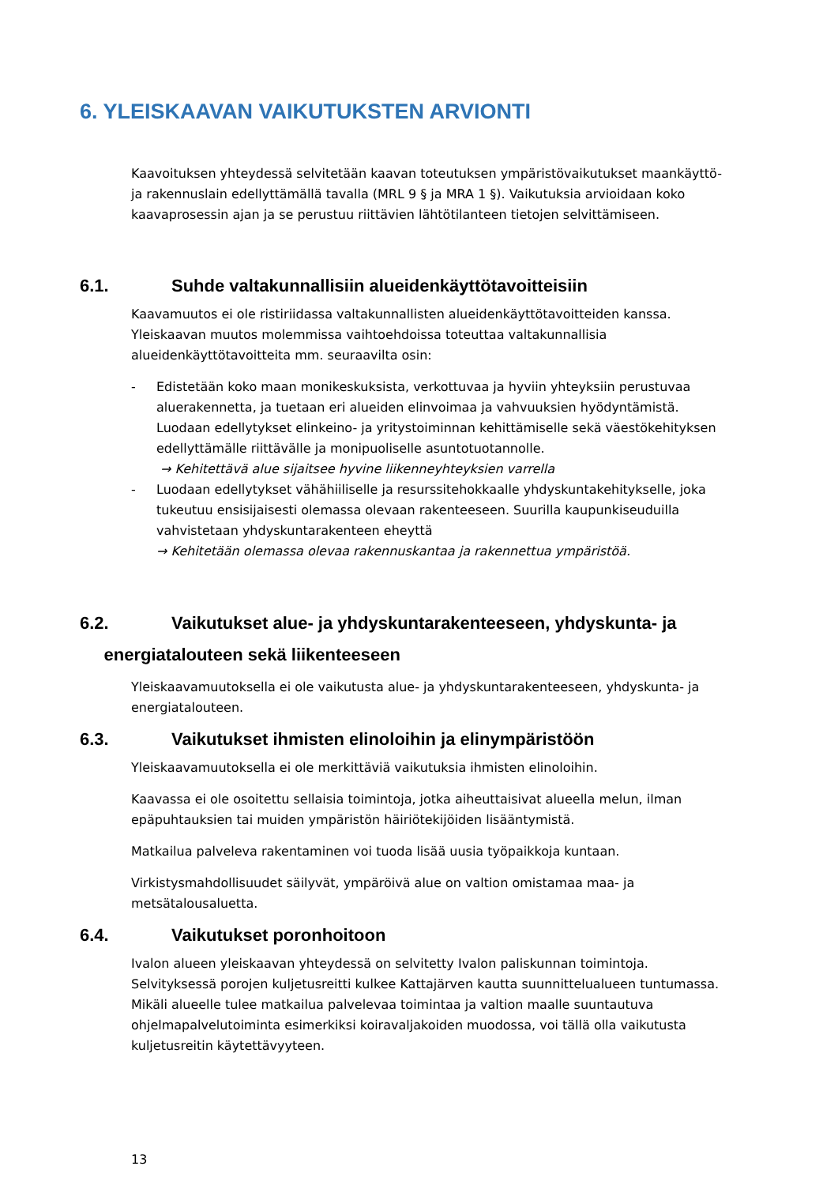6. YLEISKAAVAN VAIKUTUKSTEN ARVIONTI
Kaavoituksen yhteydessä selvitetään kaavan toteutuksen ympäristövaikutukset maankäyttö- ja rakennuslain edellyttämällä tavalla (MRL 9 § ja MRA 1 §). Vaikutuksia arvioidaan koko kaavaprosessin ajan ja se perustuu riittävien lähtötilanteen tietojen selvittämiseen.
6.1. Suhde valtakunnallisiin alueidenkäyttötavoitteisiin
Kaavamuutos ei ole ristiriidassa valtakunnallisten alueidenkäyttötavoitteiden kanssa. Yleiskaavan muutos molemmissa vaihtoehdoissa toteuttaa valtakunnallisia alueidenkäyttötavoitteita mm. seuraavilta osin:
- Edistetään koko maan monikeskuksista, verkottuvaa ja hyviin yhteyksiin perustuvaa aluerakennetta, ja tuetaan eri alueiden elinvoimaa ja vahvuuksien hyödyntämistä. Luodaan edellytykset elinkeino- ja yritystoiminnan kehittämiselle sekä väestökehityksen edellyttämälle riittävälle ja monipuoliselle asuntotuotannolle.
→ Kehitettävä alue sijaitsee hyvine liikenneyhteyksien varrella
- Luodaan edellytykset vähähiiliselle ja resurssitehokkaalle yhdyskuntakehitykselle, joka tukeutuu ensisijaisesti olemassa olevaan rakenteeseen. Suurilla kaupunkiseuduilla vahvistetaan yhdyskuntarakenteen eheyttä
→ Kehitetään olemassa olevaa rakennuskantaa ja rakennettua ympäristöä.
6.2. Vaikutukset alue- ja yhdyskuntarakenteeseen, yhdyskunta- ja
energiatalouteen sekä liikenteeseen
Yleiskaavamuutoksella ei ole vaikutusta alue- ja yhdyskuntarakenteeseen, yhdyskunta- ja energiatalouteen.
6.3. Vaikutukset ihmisten elinoloihin ja elinympäristöön
Yleiskaavamuutoksella ei ole merkittäviä vaikutuksia ihmisten elinoloihin.
Kaavassa ei ole osoitettu sellaisia toimintoja, jotka aiheuttaisivat alueella melun, ilman epäpuhtauksien tai muiden ympäristön häiriötekijöiden lisääntymistä.
Matkailua palveleva rakentaminen voi tuoda lisää uusia työpaikkoja kuntaan.
Virkistysmahdollisuudet säilyvät, ympäröivä alue on valtion omistamaa maa- ja metsätalousaluetta.
6.4. Vaikutukset poronhoitoon
Ivalon alueen yleiskaavan yhteydessä on selvitetty Ivalon paliskunnan toimintoja. Selvityksessä porojen kuljetusreitti kulkee Kattajärven kautta suunnittelualueen tuntumassa. Mikäli alueelle tulee matkailua palvelevaa toimintaa ja valtion maalle suuntautuva ohjelmapalvelutoiminta esimerkiksi koiravaljakoiden muodossa, voi tällä olla vaikutusta kuljetusreitin käytettävyyteen.
13